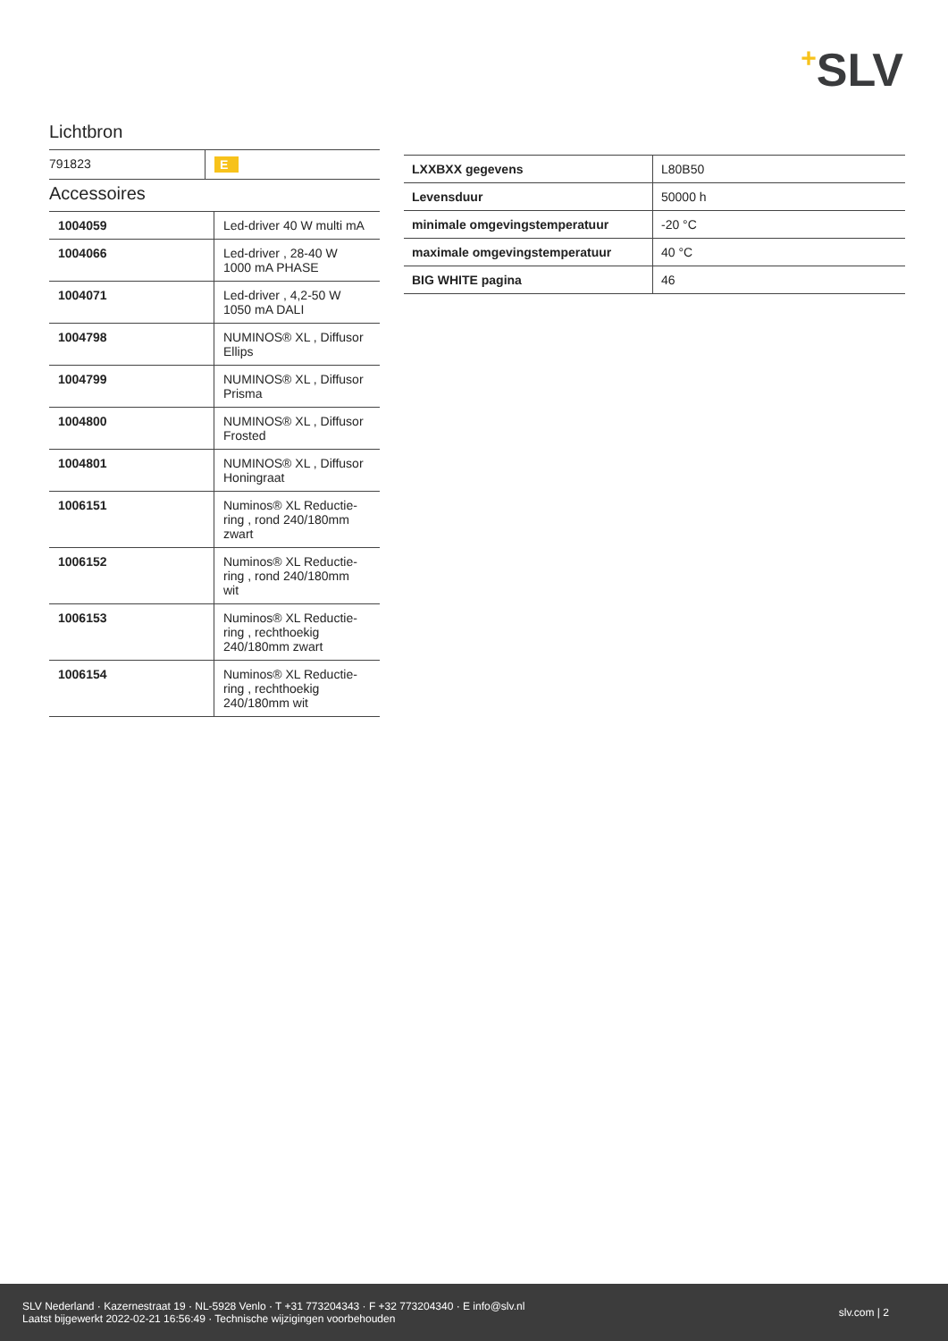+SLV
Lichtbron
| 791823 | E |
Accessoires
| 1004059 | Led-driver 40 W multi mA |
| 1004066 | Led-driver , 28-40 W 1000 mA PHASE |
| 1004071 | Led-driver , 4,2-50 W 1050 mA DALI |
| 1004798 | NUMINOS® XL , Diffusor Ellips |
| 1004799 | NUMINOS® XL , Diffusor Prisma |
| 1004800 | NUMINOS® XL , Diffusor Frosted |
| 1004801 | NUMINOS® XL , Diffusor Honingraat |
| 1006151 | Numinos® XL Reductie- ring , rond 240/180mm zwart |
| 1006152 | Numinos® XL Reductie- ring , rond 240/180mm wit |
| 1006153 | Numinos® XL Reductie- ring , rechthoekig 240/180mm zwart |
| 1006154 | Numinos® XL Reductie- ring , rechthoekig 240/180mm wit |
| LXXBXX gegevens | L80B50 |
| Levensduur | 50000 h |
| minimale omgevingstemperatuur | -20 °C |
| maximale omgevingstemperatuur | 40 °C |
| BIG WHITE pagina | 46 |
SLV Nederland · Kazernestraat 19 · NL-5928 Venlo · T +31 773204343 · F +32 773204340 · E info@slv.nl
Laatst bijgewerkt 2022-02-21 16:56:49 · Technische wijzigingen voorbehouden
slv.com | 2